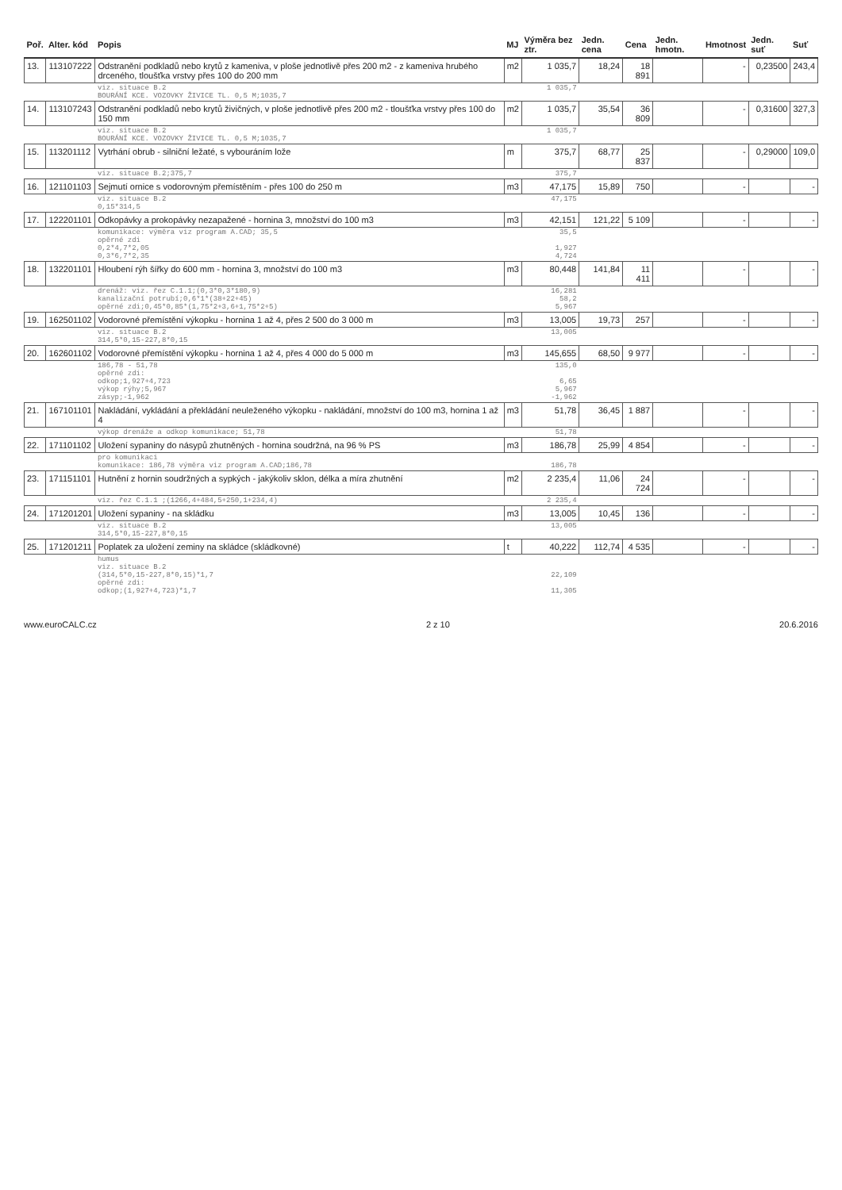| Poř. | Alter. kód | Popis | MJ | Výměra bez ztr. | Jedn. cena | Cena | Jedn. hmotn. | Hmotnost | Jedn. suť | Suť |
| --- | --- | --- | --- | --- | --- | --- | --- | --- | --- | --- |
| 13. | 113107222 | Odstranění podkladů nebo krytů z kameniva, v ploše jednotlivě přes 200 m2 - z kameniva hrubého drceného, tloušťka vrstvy přes 100 do 200 mm | m2 | 1 035,7 | 18,24 | 18 891 | | - | 0,23500 | 243,4 |
| | | viz. situace B.2 BOURÁNÍ KCE. VOZOVKY ŽIVICE TL. 0,5 M;1035,7 | | 1 035,7 | | | | | | |
| 14. | 113107243 | Odstranění podkladů nebo krytů živičných, v ploše jednotlivě přes 200 m2 - tloušťka vrstvy přes 100 do 150 mm | m2 | 1 035,7 | 35,54 | 36 809 | | - | 0,31600 | 327,3 |
| | | viz. situace B.2 BOURÁNÍ KCE. VOZOVKY ŽIVICE TL. 0,5 M;1035,7 | | 1 035,7 | | | | | | |
| 15. | 113201112 | Vytrhání obrub - silniční ležaté, s vybouráním lože | m | 375,7 | 68,77 | 25 837 | | - | 0,29000 | 109,0 |
| | | viz. situace B.2;375,7 | | 375,7 | | | | | | |
| 16. | 121101103 | Sejmutí ornice s vodorovným přemístěním - přes 100 do 250 m | m3 | 47,175 | 15,89 | 750 | | - | | - |
| | | viz. situace B.2 0,15*314,5 | | 47,175 | | | | | | |
| 17. | 122201101 | Odkopávky a prokopávky nezapažené - hornina 3, množství do 100 m3 | m3 | 42,151 | 121,22 | 5 109 | | - | | - |
| | | komunikace: výměra viz program A.CAD; 35,5 opěrné zdi 0,2*4,7*2,05 0,3*6,7*2,35 | | 35,5 1,927 4,724 | | | | | | |
| 18. | 132201101 | Hloubení rýh šířky do 600 mm - hornina 3, množství do 100 m3 | m3 | 80,448 | 141,84 | 11 411 | | - | | - |
| | | drenáž: viz. řez C.1.1;(0,3*0,3*180,9) kanalizační potrubí;0,6*1*(38+22+45) opěrné zdi;0,45*0,85*(1,75*2+3,6+1,75*2+5) | | 16,281 58,2 5,967 | | | | | | |
| 19. | 162501102 | Vodorovné přemístění výkopku - hornina 1 až 4, přes 2 500 do 3 000 m | m3 | 13,005 | 19,73 | 257 | | - | | - |
| | | viz. situace B.2 314,5*0,15-227,8*0,15 | | 13,005 | | | | | | |
| 20. | 162601102 | Vodorovné přemístění výkopku - hornina 1 až 4, přes 4 000 do 5 000 m | m3 | 145,655 | 68,50 | 9 977 | | - | | - |
| | | 186,78 - 51,78 opěrné zdi: odkop;1,927+4,723 výkop rýhy;5,967 zásyp;-1,962 | | 135,0 6,65 5,967 -1,962 | | | | | | |
| 21. | 167101101 | Nakládání, vykládání a překládání neuleženého výkopku - nakládání, množství do 100 m3, hornina 1 až 4 | m3 | 51,78 | 36,45 | 1 887 | | - | | - |
| | | výkop drenáže a odkop komunikace; 51,78 | | 51,78 | | | | | | |
| 22. | 171101102 | Uložení sypaniny do násypů zhutněných - hornina soudržná, na 96 % PS | m3 | 186,78 | 25,99 | 4 854 | | - | | - |
| | | pro komunikaci komunikace: 186,78 výměra viz program A.CAD;186,78 | | 186,78 | | | | | | |
| 23. | 171151101 | Hutnění z hornin soudržných a sypkých - jakýkoliv sklon, délka a míra zhutnění | m2 | 2 235,4 | 11,06 | 24 724 | | - | | - |
| | | viz. řez C.1.1 ;(1266,4+484,5+250,1+234,4) | | 2 235,4 | | | | | | |
| 24. | 171201201 | Uložení sypaniny - na skládku | m3 | 13,005 | 10,45 | 136 | | - | | - |
| | | viz. situace B.2 314,5*0,15-227,8*0,15 | | 13,005 | | | | | | |
| 25. | 171201211 | Poplatek za uložení zeminy na skládce (skládkovné) | t | 40,222 | 112,74 | 4 535 | | - | | - |
| | | humus viz. situace B.2 (314,5*0,15-227,8*0,15)*1,7 opěrné zdi: odkop;(1,927+4,723)*1,7 | | 22,109 11,305 | | | | | | |
www.euroCALC.cz 2 z 10 20.6.2016